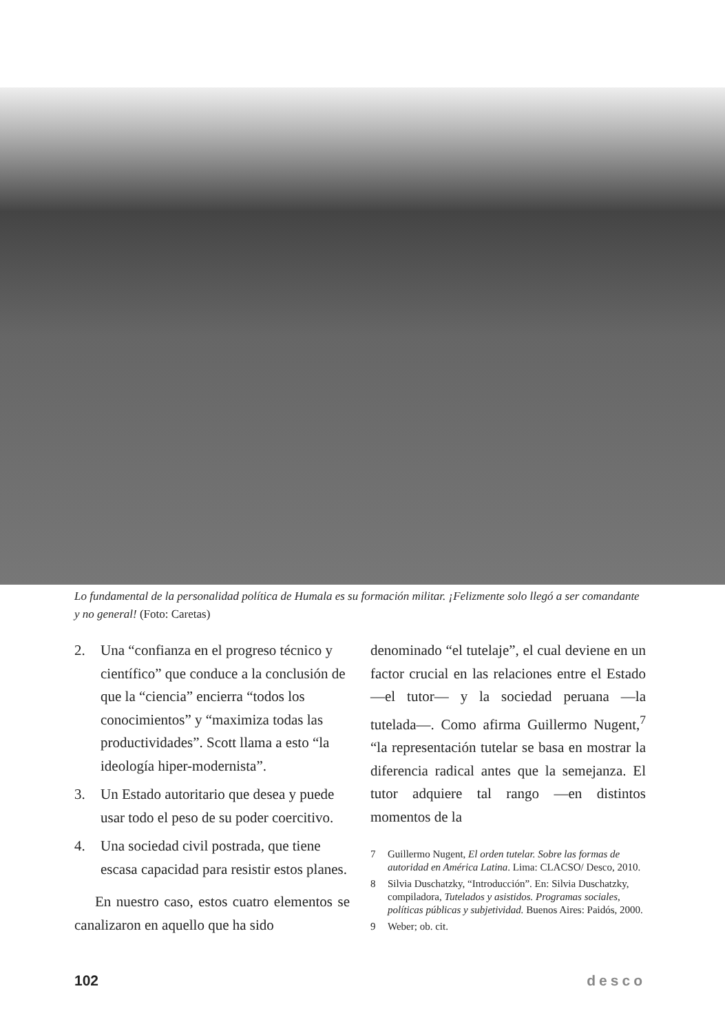Lo fundamental de la personalidad política de Humala es su formación militar. ¡Felizmente solo llegó a ser comandante y no general! (Foto: Caretas)
2. Una “confianza en el progreso técnico y científico” que conduce a la conclusión de que la “ciencia” encierra “todos los conocimientos” y “maximiza todas las productividades”. Scott llama a esto “la ideología hiper-modernista”.
3. Un Estado autoritario que desea y puede usar todo el peso de su poder coercitivo.
4. Una sociedad civil postrada, que tiene escasa capacidad para resistir estos planes.
En nuestro caso, estos cuatro elementos se canalizaron en aquello que ha sido
denominado “el tutelaje”, el cual deviene en un factor crucial en las relaciones entre el Estado —el tutor— y la sociedad peruana —la tutelada—. Como afirma Guillermo Nugent,<sup>7</sup> “la representación tutelar se basa en mostrar la diferencia radical antes que la semejanza. El tutor adquiere tal rango —en distintos momentos de la
7 Guillermo Nugent, El orden tutelar. Sobre las formas de autoridad en América Latina. Lima: CLACSO/ Desco, 2010.
8 Silvia Duschatzky, “Introducción”. En: Silvia Duschatzky, compiladora, Tutelados y asistidos. Programas sociales, políticas públicas y subjetividad. Buenos Aires: Paidós, 2000.
9 Weber; ob. cit.
102 desco